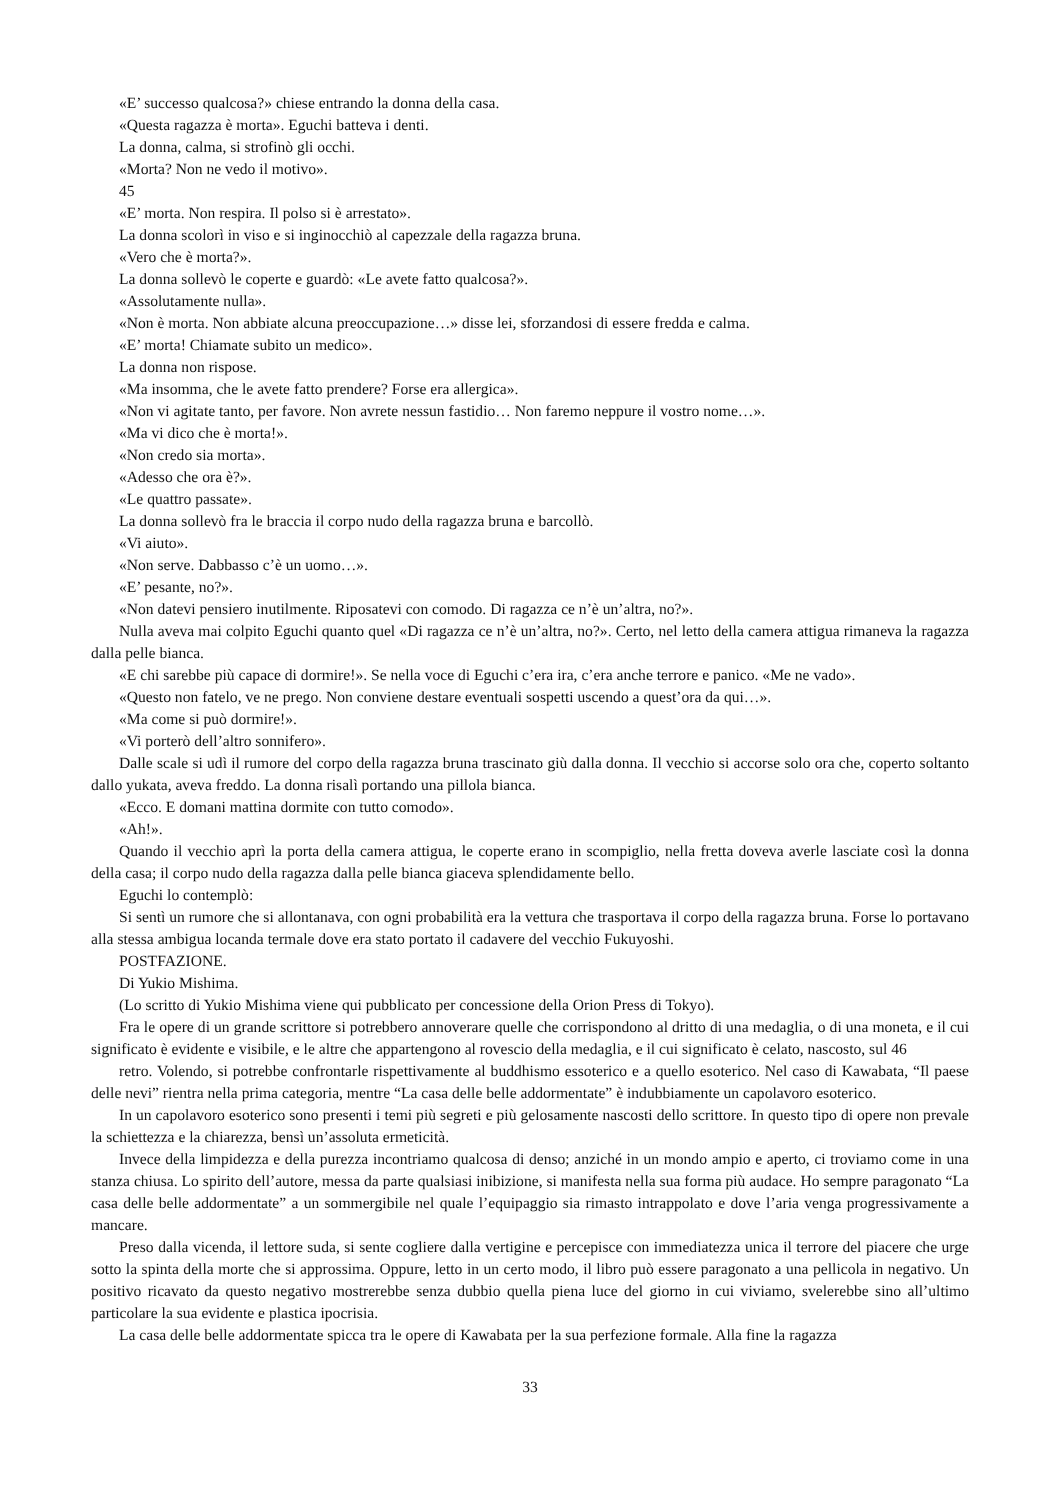«E’ successo qualcosa?» chiese entrando la donna della casa.
«Questa ragazza è morta». Eguchi batteva i denti.
La donna, calma, si strofinò gli occhi.
«Morta? Non ne vedo il motivo».
45
«E’ morta. Non respira. Il polso si è arrestato».
La donna scolorì in viso e si inginocchiò al capezzale della ragazza bruna.
«Vero che è morta?».
La donna sollevò le coperte e guardò: «Le avete fatto qualcosa?».
«Assolutamente nulla».
«Non è morta. Non abbiate alcuna preoccupazione…» disse lei, sforzandosi di essere fredda e calma.
«E’ morta! Chiamate subito un medico».
La donna non rispose.
«Ma insomma, che le avete fatto prendere? Forse era allergica».
«Non vi agitate tanto, per favore. Non avrete nessun fastidio… Non faremo neppure il vostro nome…».
«Ma vi dico che è morta!».
«Non credo sia morta».
«Adesso che ora è?».
«Le quattro passate».
La donna sollevò fra le braccia il corpo nudo della ragazza bruna e barcollò.
«Vi aiuto».
«Non serve. Dabbasso c’è un uomo…».
«E’ pesante, no?».
«Non datevi pensiero inutilmente. Riposatevi con comodo. Di ragazza ce n’è un’altra, no?».
Nulla aveva mai colpito Eguchi quanto quel «Di ragazza ce n’è un’altra, no?». Certo, nel letto della camera attigua rimaneva la ragazza dalla pelle bianca.
«E chi sarebbe più capace di dormire!». Se nella voce di Eguchi c’era ira, c’era anche terrore e panico. «Me ne vado».
«Questo non fatelo, ve ne prego. Non conviene destare eventuali sospetti uscendo a quest’ora da qui…».
«Ma come si può dormire!».
«Vi porterò dell’altro sonnifero».
Dalle scale si udì il rumore del corpo della ragazza bruna trascinato giù dalla donna. Il vecchio si accorse solo ora che, coperto soltanto dallo yukata, aveva freddo. La donna risalì portando una pillola bianca.
«Ecco. E domani mattina dormite con tutto comodo».
«Ah!».
Quando il vecchio aprì la porta della camera attigua, le coperte erano in scompiglio, nella fretta doveva averle lasciate così la donna della casa; il corpo nudo della ragazza dalla pelle bianca giaceva splendidamente bello.
Eguchi lo contemplò:
Si sentì un rumore che si allontanava, con ogni probabilità era la vettura che trasportava il corpo della ragazza bruna. Forse lo portavano alla stessa ambigua locanda termale dove era stato portato il cadavere del vecchio Fukuyoshi.
POSTFAZIONE.
Di Yukio Mishima.
(Lo scritto di Yukio Mishima viene qui pubblicato per concessione della Orion Press di Tokyo).
Fra le opere di un grande scrittore si potrebbero annoverare quelle che corrispondono al dritto di una medaglia, o di una moneta, e il cui significato è evidente e visibile, e le altre che appartengono al rovescio della medaglia, e il cui significato è celato, nascosto, sul 46
retro. Volendo, si potrebbe confrontarle rispettivamente al buddhismo essoterico e a quello esoterico. Nel caso di Kawabata, “Il paese delle nevi” rientra nella prima categoria, mentre “La casa delle belle addormentate” è indubbiamente un capolavoro esoterico.
In un capolavoro esoterico sono presenti i temi più segreti e più gelosamente nascosti dello scrittore. In questo tipo di opere non prevale la schiettezza e la chiarezza, bensì un’assoluta ermeticità.
Invece della limpidezza e della purezza incontriamo qualcosa di denso; anziché in un mondo ampio e aperto, ci troviamo come in una stanza chiusa. Lo spirito dell’autore, messa da parte qualsiasi inibizione, si manifesta nella sua forma più audace. Ho sempre paragonato “La casa delle belle addormentate” a un sommergibile nel quale l’equipaggio sia rimasto intrappolato e dove l’aria venga progressivamente a mancare.
Preso dalla vicenda, il lettore suda, si sente cogliere dalla vertigine e percepisce con immediatezza unica il terrore del piacere che urge sotto la spinta della morte che si approssima. Oppure, letto in un certo modo, il libro può essere paragonato a una pellicola in negativo. Un positivo ricavato da questo negativo mostrerebbe senza dubbio quella piena luce del giorno in cui viviamo, svelerebbe sino all’ultimo particolare la sua evidente e plastica ipocrisia.
La casa delle belle addormentate spicca tra le opere di Kawabata per la sua perfezione formale. Alla fine la ragazza
33